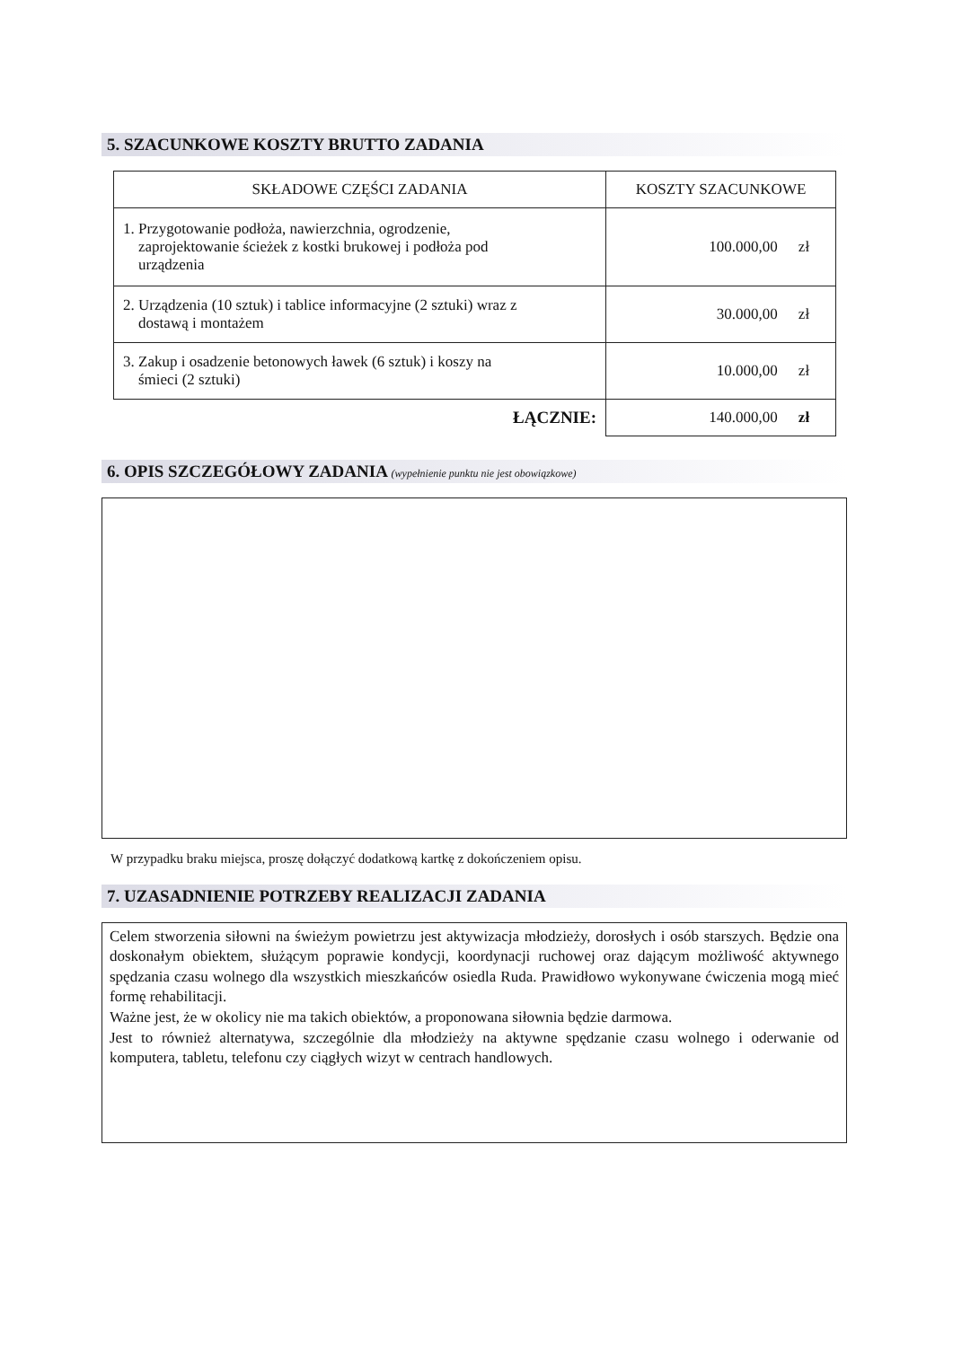5. SZACUNKOWE KOSZTY BRUTTO ZADANIA
| SKŁADOWE CZĘŚCI ZADANIA | KOSZTY SZACUNKOWE |
| --- | --- |
| 1. Przygotowanie podłoża, nawierzchnia, ogrodzenie, zaprojektowanie ścieżek z kostki brukowej i podłoża pod urządzenia | 100.000,00 zł |
| 2. Urządzenia (10 sztuk) i tablice informacyjne (2 sztuki) wraz z dostawą i montażem | 30.000,00 zł |
| 3. Zakup i osadzenie betonowych ławek (6 sztuk) i koszy na śmieci (2 sztuki) | 10.000,00 zł |
| ŁĄCZNIE: | 140.000,00 zł |
6. OPIS SZCZEGÓŁOWY ZADANIA (wypełnienie punktu nie jest obowiązkowe)
W przypadku braku miejsca, proszę dołączyć dodatkową kartkę z dokończeniem opisu.
7. UZASADNIENIE POTRZEBY REALIZACJI ZADANIA
Celem stworzenia siłowni na świeżym powietrzu jest aktywizacja młodzieży, dorosłych i osób starszych. Będzie ona doskonałym obiektem, służącym poprawie kondycji, koordynacji ruchowej oraz dającym możliwość aktywnego spędzania czasu wolnego dla wszystkich mieszkańców osiedla Ruda. Prawidłowo wykonywane ćwiczenia mogą mieć formę rehabilitacji.
Ważne jest, że w okolicy nie ma takich obiektów, a proponowana siłownia będzie darmowa.
Jest to również alternatywa, szczególnie dla młodzieży na aktywne spędzanie czasu wolnego i oderwanie od komputera, tabletu, telefonu czy ciągłych wizyt w centrach handlowych.